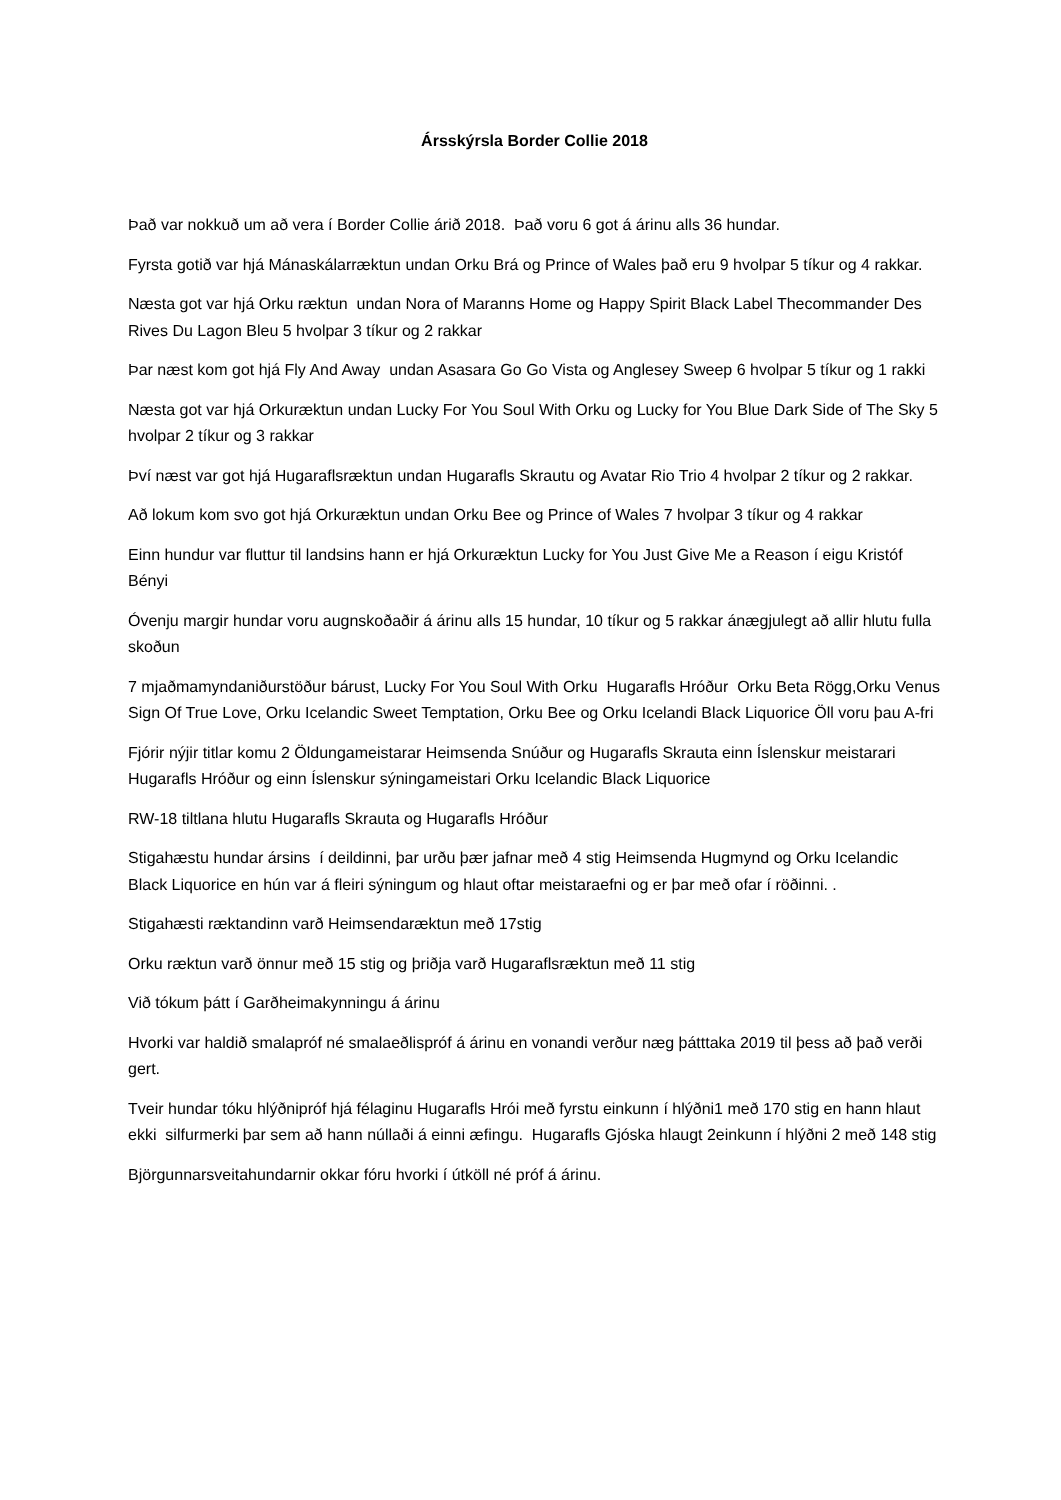Ársskýrsla Border Collie 2018
Það var nokkuð um að vera í Border Collie árið 2018. Það voru 6 got á árinu alls 36 hundar.
Fyrsta gotið var hjá Mánaskálarræktun undan Orku Brá og Prince of Wales það eru 9 hvolpar 5 tíkur og 4 rakkar.
Næsta got var hjá Orku ræktun undan Nora of Maranns Home og Happy Spirit Black Label Thecommander Des Rives Du Lagon Bleu 5 hvolpar 3 tíkur og 2 rakkar
Þar næst kom got hjá Fly And Away undan Asasara Go Go Vista og Anglesey Sweep 6 hvolpar 5 tíkur og 1 rakki
Næsta got var hjá Orkuræktun undan Lucky For You Soul With Orku og Lucky for You Blue Dark Side of The Sky 5 hvolpar 2 tíkur og 3 rakkar
Því næst var got hjá Hugaraflsræktun undan Hugarafls Skrautu og Avatar Rio Trio 4 hvolpar 2 tíkur og 2 rakkar.
Að lokum kom svo got hjá Orkuræktun undan Orku Bee og Prince of Wales 7 hvolpar 3 tíkur og 4 rakkar
Einn hundur var fluttur til landsins hann er hjá Orkuræktun Lucky for You Just Give Me a Reason í eigu Kristóf Bényi
Óvenju margir hundar voru augnskoðaðir á árinu alls 15 hundar, 10 tíkur og 5 rakkar ánægjulegt að allir hlutu fulla skoðun
7 mjaðmamyndaniðurstöður bárust, Lucky For You Soul With Orku Hugarafls Hróður Orku Beta Rögg,Orku Venus Sign Of True Love, Orku Icelandic Sweet Temptation, Orku Bee og Orku Icelandi Black Liquorice Öll voru þau A-fri
Fjórir nýjir titlar komu 2 Öldungameistarar Heimsenda Snúður og Hugarafls Skrauta einn Íslenskur meistarari Hugarafls Hróður og einn Íslenskur sýningameistari Orku Icelandic Black Liquorice
RW-18 tiltlana hlutu Hugarafls Skrauta og Hugarafls Hróður
Stigahæstu hundar ársins í deildinni, þar urðu þær jafnar með 4 stig Heimsenda Hugmynd og Orku Icelandic Black Liquorice en hún var á fleiri sýningum og hlaut oftar meistaraefni og er þar með ofar í röðinni. .
Stigahæsti ræktandinn varð Heimsendaræktun með 17stig
Orku ræktun varð önnur með 15 stig og þriðja varð Hugaraflsræktun með 11 stig
Við tókum þátt í Garðheimakynningu á árinu
Hvorki var haldið smalapróf né smalaeðlispróf á árinu en vonandi verður næg þátttaka 2019 til þess að það verði gert.
Tveir hundar tóku hlýðnipróf hjá félaginu Hugarafls Hrói með fyrstu einkunn í hlýðni1 með 170 stig en hann hlaut ekki silfurmerki þar sem að hann núllaði á einni æfingu. Hugarafls Gjóska hlaugt 2einkunn í hlýðni 2 með 148 stig
Björgunnarsveitahundarnir okkar fóru hvorki í útköll né próf á árinu.